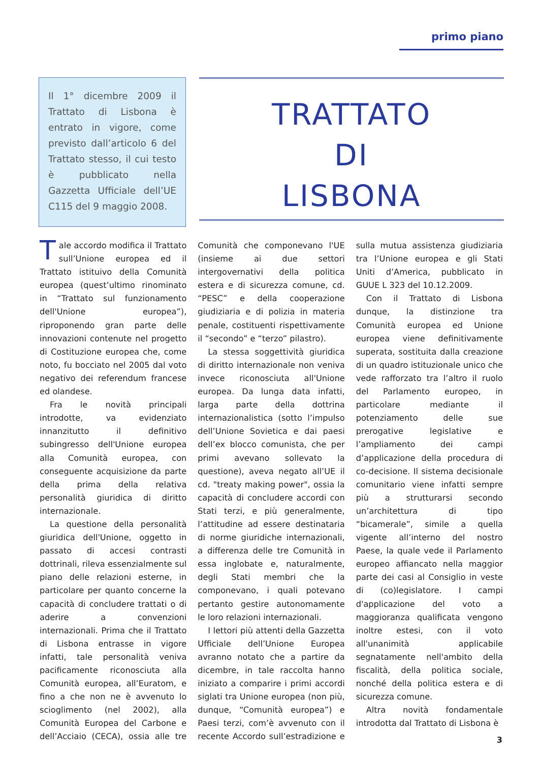primo piano
Il 1° dicembre 2009 il Trattato di Lisbona è entrato in vigore, come previsto dall’articolo 6 del Trattato stesso, il cui testo è pubblicato nella Gazzetta Ufficiale dell’UE C115 del 9 maggio 2008.
TRATTATO
DI
LISBONA
Tale accordo modifica il Trattato sull’Unione europea ed il Trattato istituivo della Comunità europea (quest’ultimo rinominato in “Trattato sul funzionamento dell'Unione europea”), riproponendo gran parte delle innovazioni contenute nel progetto di Costituzione europea che, come noto, fu bocciato nel 2005 dal voto negativo dei referendum francese ed olandese.
Fra le novità principali introdotte, va evidenziato innanzitutto il definitivo subingresso dell'Unione europea alla Comunità europea, con conseguente acquisizione da parte della prima della relativa personalità giuridica di diritto internazionale.
La questione della personalità giuridica dell'Unione, oggetto in passato di accesi contrasti dottrinali, rileva essenzialmente sul piano delle relazioni esterne, in particolare per quanto concerne la capacità di concludere trattati o di aderire a convenzioni internazionali. Prima che il Trattato di Lisbona entrasse in vigore infatti, tale personalità veniva pacificamente riconosciuta alla Comunità europea, all’Euratom, e fino a che non ne è avvenuto lo scioglimento (nel 2002), alla Comunità Europea del Carbone e dell’Acciaio (CECA), ossia alle tre Comunità che componevano l'UE (insieme ai due settori intergovernativi della politica estera e di sicurezza comune, cd. “PESC” e della cooperazione giudiziaria e di polizia in materia penale, costituenti rispettivamente il “secondo” e “terzo” pilastro).
La stessa soggettività giuridica di diritto internazionale non veniva invece riconosciuta all'Unione europea. Da lunga data infatti, larga parte della dottrina internazionalistica (sotto l’impulso dell’Unione Sovietica e dai paesi dell’ex blocco comunista, che per primi avevano sollevato la questione), aveva negato all’UE il cd. "treaty making power", ossia la capacità di concludere accordi con Stati terzi, e più generalmente, l’attitudine ad essere destinataria di norme giuridiche internazionali, a differenza delle tre Comunità in essa inglobate e, naturalmente, degli Stati membri che la componevano, i quali potevano pertanto gestire autonomamente le loro relazioni internazionali.
I lettori più attenti della Gazzetta Ufficiale dell’Unione Europea avranno notato che a partire da dicembre, in tale raccolta hanno iniziato a comparire i primi accordi siglati tra Unione europea (non più, dunque, “Comunità europea”) e Paesi terzi, com’è avvenuto con il recente Accordo sull’estradizione e sulla mutua assistenza giudiziaria tra l’Unione europea e gli Stati Uniti d’America, pubblicato in GUUE L 323 del 10.12.2009.
Con il Trattato di Lisbona dunque, la distinzione tra Comunità europea ed Unione europea viene definitivamente superata, sostituita dalla creazione di un quadro istituzionale unico che vede rafforzato tra l’altro il ruolo del Parlamento europeo, in particolare mediante il potenziamento delle sue prerogative legislative e l’ampliamento dei campi d’applicazione della procedura di co-decisione. Il sistema decisionale comunitario viene infatti sempre più a strutturarsi secondo un’architettura di tipo “bicamerale”, simile a quella vigente all’interno del nostro Paese, la quale vede il Parlamento europeo affiancato nella maggior parte dei casi al Consiglio in veste di (co)legislatore. I campi d'applicazione del voto a maggioranza qualificata vengono inoltre estesi, con il voto all'unanimità applicabile segnatamente nell'ambito della fiscalità, della politica sociale, nonché della politica estera e di sicurezza comune.
Altra novità fondamentale introdotta dal Trattato di Lisbona è
3